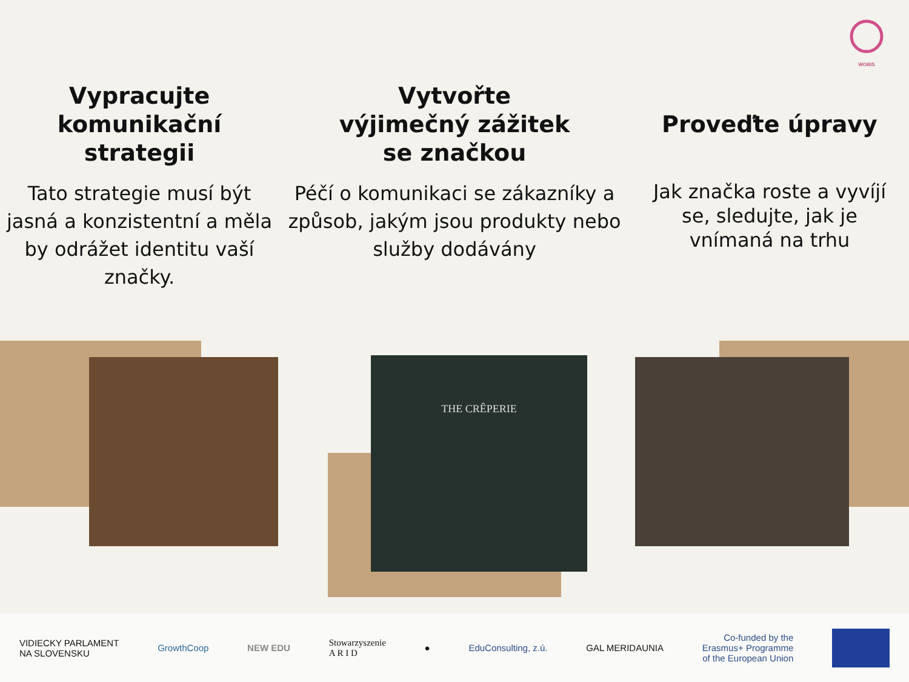WOBIS
Vypracujte
komunikační
strategii
Tato strategie musí být jasná a konzistentní a měla by odrážet identitu vaší značky.
Vytvořte
výjimečný zážitek
se značkou
Péčí o komunikaci se zákazníky a způsob, jakým jsou produkty nebo služby dodávány
Proveďte úpravy
Jak značka roste a vyvíjí se, sledujte, jak je vnímaná na trhu
THE CRÊPERIE
VIDIECKY PARLAMENT
NA SLOVENSKU GrowthCoop NEW EDU Stowarzyszenie
A R I D ● EduConsulting, z.ú. GAL MERIDAUNIA Co-funded by the
Erasmus+ Programme
of the European Union